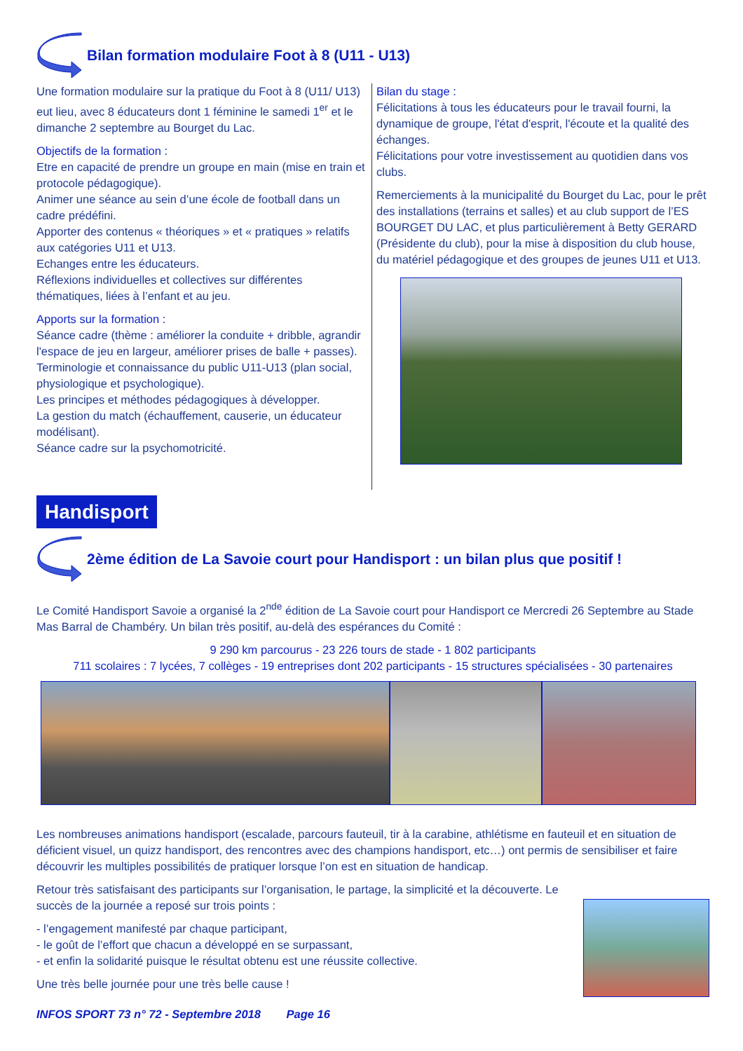Bilan formation modulaire Foot à 8 (U11 - U13)
Une formation modulaire sur la pratique du Foot à 8 (U11/ U13) eut lieu, avec 8 éducateurs dont 1 féminine le samedi 1<sup>er</sup> et le dimanche 2 septembre au Bourget du Lac.
Objectifs de la formation :
Etre en capacité de prendre un groupe en main (mise en train et protocole pédagogique).
Animer une séance au sein d’une école de football dans un cadre prédéfini.
Apporter des contenus « théoriques » et « pratiques » relatifs aux catégories U11 et U13.
Echanges entre les éducateurs.
Réflexions individuelles et collectives sur différentes thématiques, liées à l’enfant et au jeu.
Apports sur la formation :
Séance cadre (thème : améliorer la conduite + dribble, agrandir l'espace de jeu en largeur, améliorer prises de balle + passes).
Terminologie et connaissance du public U11-U13 (plan social, physiologique et psychologique).
Les principes et méthodes pédagogiques à développer.
La gestion du match (échauffement, causerie, un éducateur modélisant).
Séance cadre sur la psychomotricité.
Bilan du stage :
Félicitations à tous les éducateurs pour le travail fourni, la dynamique de groupe, l'état d'esprit, l'écoute et la qualité des échanges.
Félicitations pour votre investissement au quotidien dans vos clubs.
Remerciements à la municipalité du Bourget du Lac, pour le prêt des installations (terrains et salles) et au club support de l’ES BOURGET DU LAC, et plus particulièrement à Betty GERARD (Présidente du club), pour la mise à disposition du club house, du matériel pédagogique et des groupes de jeunes U11 et U13.
Handisport
2ème édition de La Savoie court pour Handisport : un bilan plus que positif !
Le Comité Handisport Savoie a organisé la 2<sup>nde</sup> édition de La Savoie court pour Handisport ce Mercredi 26 Septembre au Stade Mas Barral de Chambéry. Un bilan très positif, au-delà des espérances du Comité :
9 290 km parcourus - 23 226 tours de stade - 1 802 participants
711 scolaires : 7 lycées, 7 collèges - 19 entreprises dont 202 participants - 15 structures spécialisées - 30 partenaires
Les nombreuses animations handisport (escalade, parcours fauteuil, tir à la carabine, athlétisme en fauteuil et en situation de déficient visuel, un quizz handisport, des rencontres avec des champions handisport, etc…) ont permis de sensibiliser et faire découvrir les multiples possibilités de pratiquer lorsque l’on est en situation de handicap.
Retour très satisfaisant des participants sur l’organisation, le partage, la simplicité et la découverte. Le succès de la journée a reposé sur trois points :
- l’engagement manifesté par chaque participant,
- le goût de l’effort que chacun a développé en se surpassant,
- et enfin la solidarité puisque le résultat obtenu est une réussite collective.
Une très belle journée pour une très belle cause !
INFOS SPORT 73 n° 72 - Septembre 2018 Page 16